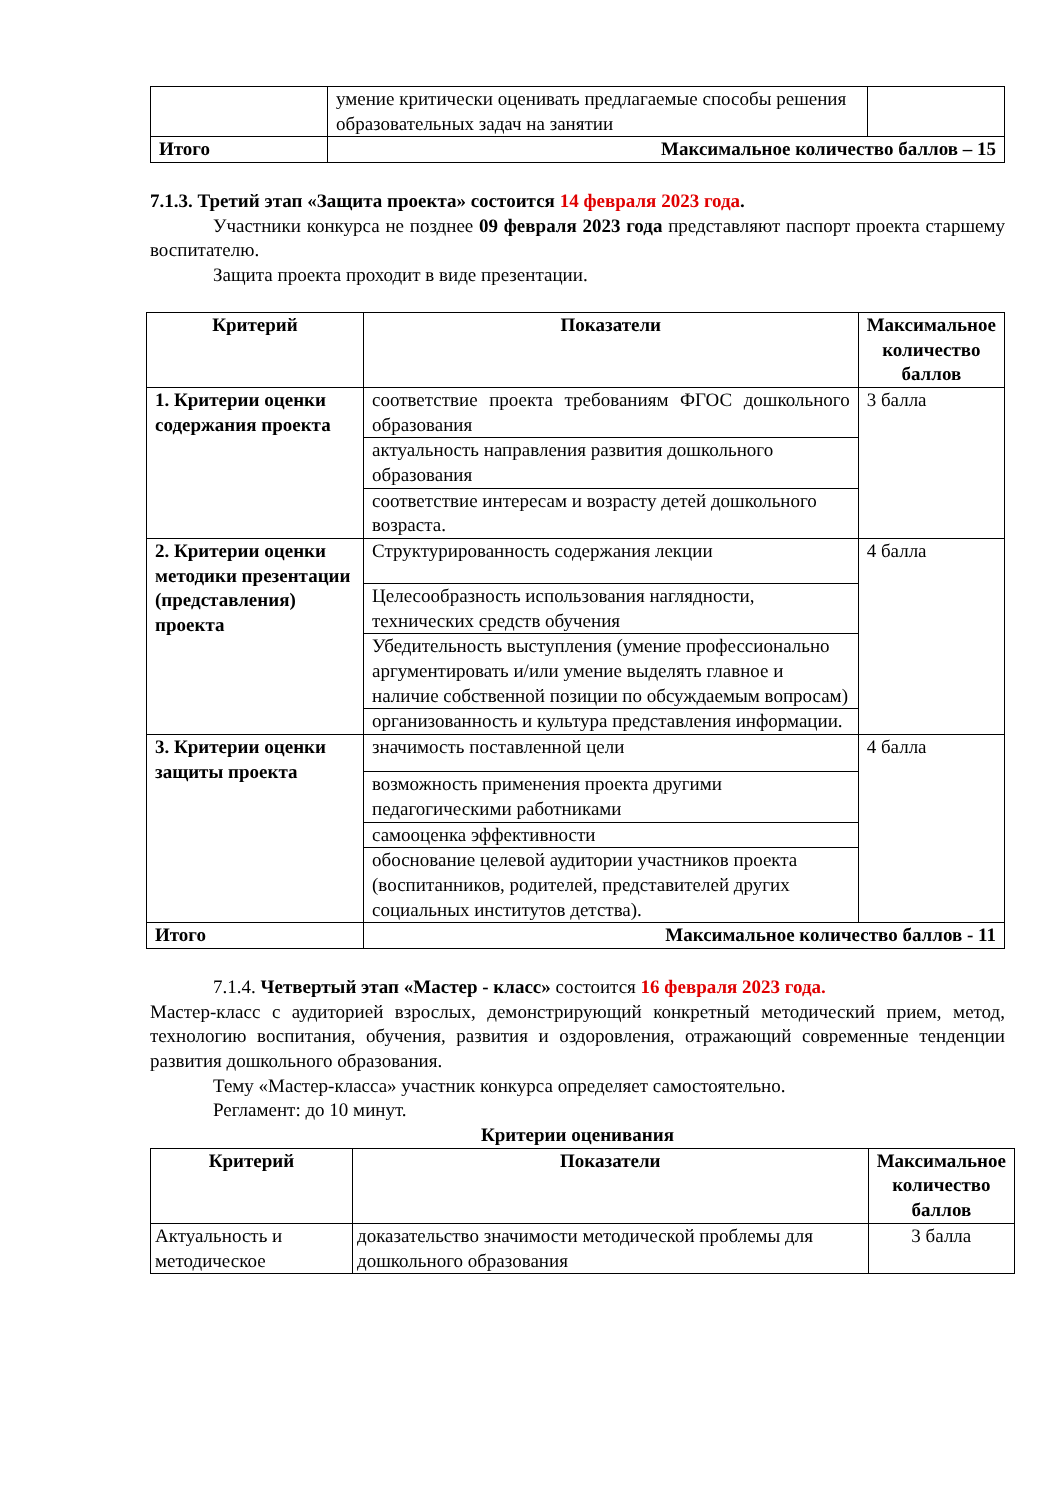| | умение критически оценивать предлагаемые способы решения образовательных задач на занятии | |
| Итого | Максимальное количество баллов – 15 | |
7.1.3. Третий этап «Защита проекта» состоится 14 февраля 2023 года.
Участники конкурса не позднее 09 февраля 2023 года представляют паспорт проекта старшему воспитателю.
Защита проекта проходит в виде презентации.
| Критерий | Показатели | Максимальное количество баллов |
| --- | --- | --- |
| 1. Критерии оценки содержания проекта | соответствие проекта требованиям ФГОС дошкольного образования | 3 балла |
| | актуальность направления развития дошкольного образования | |
| | соответствие интересам и возрасту детей дошкольного возраста. | |
| 2. Критерии оценки методики презентации (представления) проекта | Структурированность содержания лекции | 4 балла |
| | Целесообразность использования наглядности, технических средств обучения | |
| | Убедительность выступления (умение профессионально аргументировать и/или умение выделять главное и наличие собственной позиции по обсуждаемым вопросам) | |
| | организованность и культура представления информации. | |
| 3. Критерии оценки защиты проекта | значимость поставленной цели | 4 балла |
| | возможность применения проекта другими педагогическими работниками | |
| | самооценка эффективности | |
| | обоснование целевой аудитории участников проекта (воспитанников, родителей, представителей других социальных институтов детства). | |
| Итого | Максимальное количество баллов - 11 | |
7.1.4. Четвертый этап «Мастер - класс» состоится 16 февраля 2023 года.
Мастер-класс с аудиторией взрослых, демонстрирующий конкретный методический прием, метод, технологию воспитания, обучения, развития и оздоровления, отражающий современные тенденции развития дошкольного образования.
Тему «Мастер-класса» участник конкурса определяет самостоятельно.
Регламент: до 10 минут.
Критерии оценивания
| Критерий | Показатели | Максимальное количество баллов |
| --- | --- | --- |
| Актуальность и методическое | доказательство значимости методической проблемы для дошкольного образования | 3 балла |